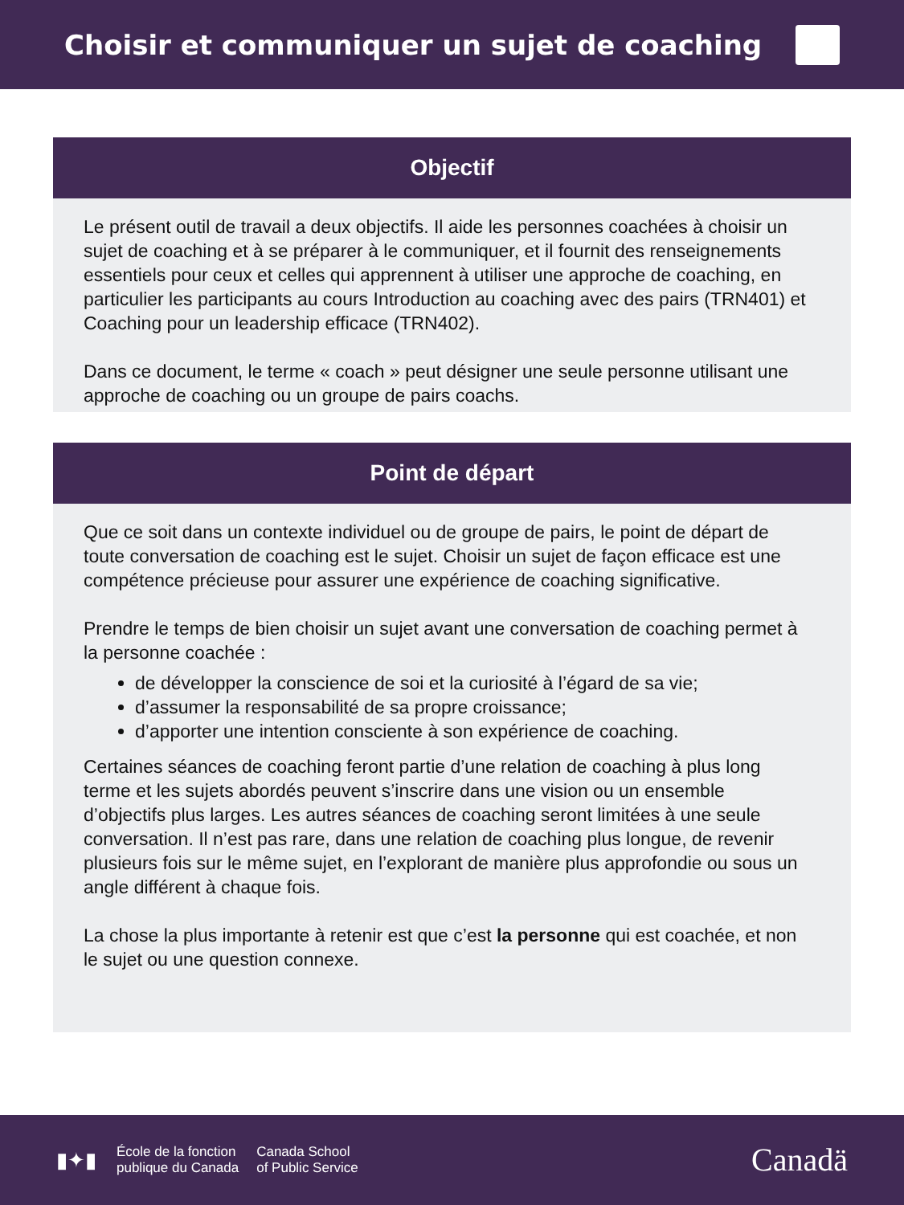Choisir et communiquer un sujet de coaching
Objectif
Le présent outil de travail a deux objectifs. Il aide les personnes coachées à choisir un sujet de coaching et à se préparer à le communiquer, et il fournit des renseignements essentiels pour ceux et celles qui apprennent à utiliser une approche de coaching, en particulier les participants au cours Introduction au coaching avec des pairs (TRN401) et Coaching pour un leadership efficace (TRN402).
Dans ce document, le terme « coach » peut désigner une seule personne utilisant une approche de coaching ou un groupe de pairs coachs.
Point de départ
Que ce soit dans un contexte individuel ou de groupe de pairs, le point de départ de toute conversation de coaching est le sujet. Choisir un sujet de façon efficace est une compétence précieuse pour assurer une expérience de coaching significative.
Prendre le temps de bien choisir un sujet avant une conversation de coaching permet à la personne coachée :
de développer la conscience de soi et la curiosité à l’égard de sa vie;
d’assumer la responsabilité de sa propre croissance;
d’apporter une intention consciente à son expérience de coaching.
Certaines séances de coaching feront partie d’une relation de coaching à plus long terme et les sujets abordés peuvent s’inscrire dans une vision ou un ensemble d’objectifs plus larges. Les autres séances de coaching seront limitées à une seule conversation. Il n’est pas rare, dans une relation de coaching plus longue, de revenir plusieurs fois sur le même sujet, en l’explorant de manière plus approfondie ou sous un angle différent à chaque fois.
La chose la plus importante à retenir est que c’est la personne qui est coachée, et non le sujet ou une question connexe.
▮✦▮
École de la fonction
publique du Canada
Canada School
of Public Service
Canadä